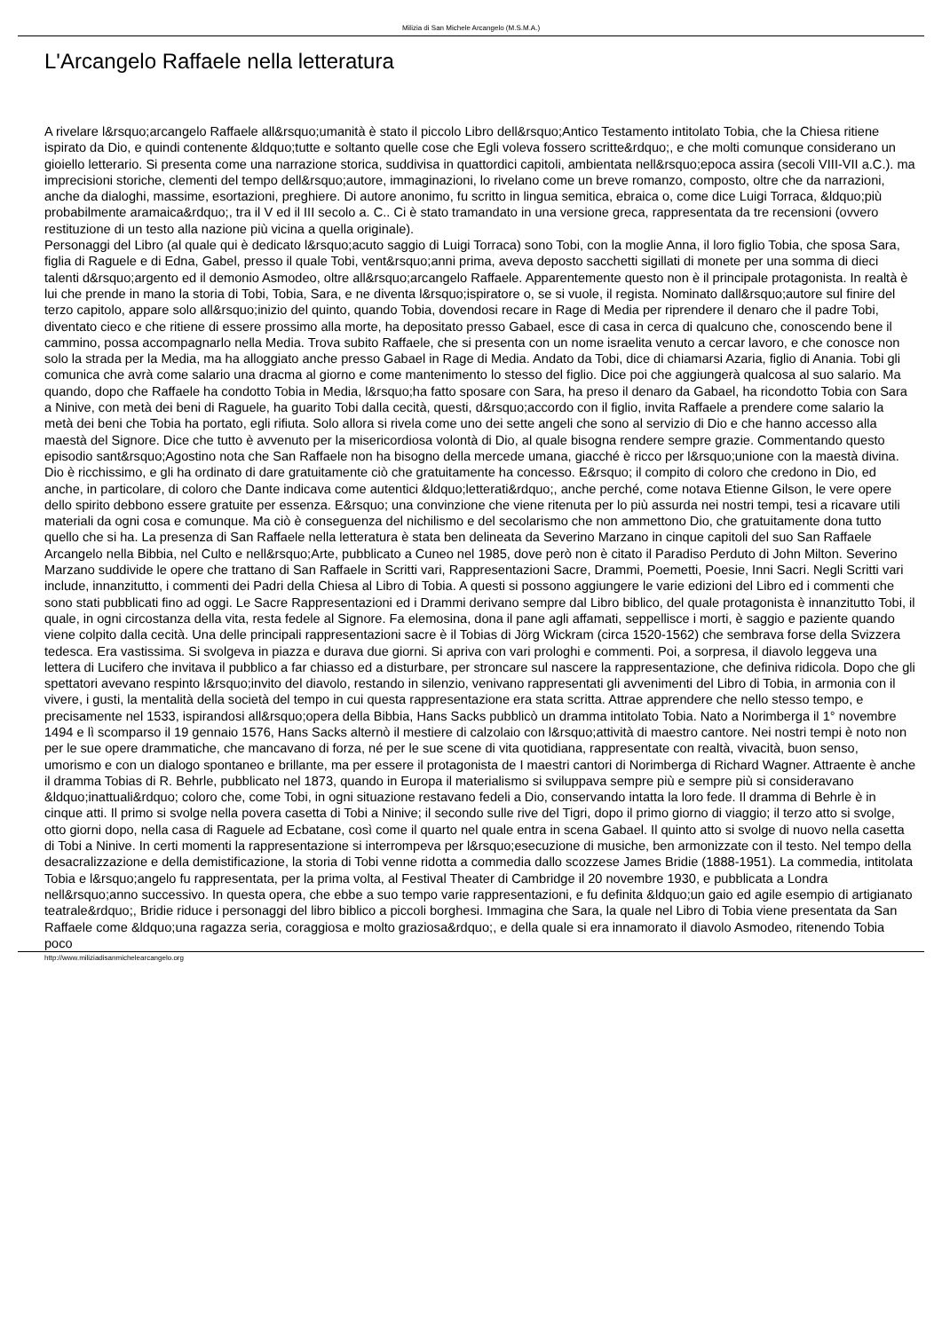Milizia di San Michele Arcangelo (M.S.M.A.)
L'Arcangelo Raffaele nella letteratura
A rivelare l&rsquo;arcangelo Raffaele all&rsquo;umanità è stato il piccolo Libro dell&rsquo;Antico Testamento intitolato Tobia, che la Chiesa ritiene ispirato da Dio, e quindi contenente &ldquo;tutte e soltanto quelle cose che Egli voleva fossero scritte&rdquo;, e che molti comunque considerano un gioiello letterario. Si presenta come una narrazione storica, suddivisa in quattordici capitoli, ambientata nell&rsquo;epoca assira (secoli VIII-VII a.C.). ma imprecisioni storiche, clementi del tempo dell&rsquo;autore, immaginazioni, lo rivelano come un breve romanzo, composto, oltre che da narrazioni, anche da dialoghi, massime, esortazioni, preghiere. Di autore anonimo, fu scritto in lingua semitica, ebraica o, come dice Luigi Torraca, &ldquo;più probabilmente aramaica&rdquo;, tra il V ed il III secolo a. C.. Ci è stato tramandato in una versione greca, rappresentata da tre recensioni (ovvero restituzione di un testo alla nazione più vicina a quella originale).
Personaggi del Libro (al quale qui è dedicato l&rsquo;acuto saggio di Luigi Torraca) sono Tobi, con la moglie Anna, il loro figlio Tobia, che sposa Sara, figlia di Raguele e di Edna, Gabel, presso il quale Tobi, vent&rsquo;anni prima, aveva deposto sacchetti sigillati di monete per una somma di dieci talenti d&rsquo;argento ed il demonio Asmodeo, oltre all&rsquo;arcangelo Raffaele. Apparentemente questo non è il principale protagonista. In realtà è lui che prende in mano la storia di Tobi, Tobia, Sara, e ne diventa l&rsquo;ispiratore o, se si vuole, il regista. Nominato dall&rsquo;autore sul finire del terzo capitolo, appare solo all&rsquo;inizio del quinto, quando Tobia, dovendosi recare in Rage di Media per riprendere il denaro che il padre Tobi, diventato cieco e che ritiene di essere prossimo alla morte, ha depositato presso Gabael, esce di casa in cerca di qualcuno che, conoscendo bene il cammino, possa accompagnarlo nella Media. Trova subito Raffaele, che si presenta con un nome israelita venuto a cercar lavoro, e che conosce non solo la strada per la Media, ma ha alloggiato anche presso Gabael in Rage di Media. Andato da Tobi, dice di chiamarsi Azaria, figlio di Anania. Tobi gli comunica che avrà come salario una dracma al giorno e come mantenimento lo stesso del figlio. Dice poi che aggiungerà qualcosa al suo salario. Ma quando, dopo che Raffaele ha condotto Tobia in Media, l&rsquo;ha fatto sposare con Sara, ha preso il denaro da Gabael, ha ricondotto Tobia con Sara a Ninive, con metà dei beni di Raguele, ha guarito Tobi dalla cecità, questi, d&rsquo;accordo con il figlio, invita Raffaele a prendere come salario la metà dei beni che Tobia ha portato, egli rifiuta. Solo allora si rivela come uno dei sette angeli che sono al servizio di Dio e che hanno accesso alla maestà del Signore. Dice che tutto è avvenuto per la misericordiosa volontà di Dio, al quale bisogna rendere sempre grazie. Commentando questo episodio sant&rsquo;Agostino nota che San Raffaele non ha bisogno della mercede umana, giacché è ricco per l&rsquo;unione con la maestà divina. Dio è ricchissimo, e gli ha ordinato di dare gratuitamente ciò che gratuitamente ha concesso. E&rsquo; il compito di coloro che credono in Dio, ed anche, in particolare, di coloro che Dante indicava come autentici &ldquo;letterati&rdquo;, anche perché, come notava Etienne Gilson, le vere opere dello spirito debbono essere gratuite per essenza. E&rsquo; una convinzione che viene ritenuta per lo più assurda nei nostri tempi, tesi a ricavare utili materiali da ogni cosa e comunque. Ma ciò è conseguenza del nichilismo e del secolarismo che non ammettono Dio, che gratuitamente dona tutto quello che si ha. La presenza di San Raffaele nella letteratura è stata ben delineata da Severino Marzano in cinque capitoli del suo San Raffaele Arcangelo nella Bibbia, nel Culto e nell&rsquo;Arte, pubblicato a Cuneo nel 1985, dove però non è citato il Paradiso Perduto di John Milton. Severino Marzano suddivide le opere che trattano di San Raffaele in Scritti vari, Rappresentazioni Sacre, Drammi, Poemetti, Poesie, Inni Sacri. Negli Scritti vari include, innanzitutto, i commenti dei Padri della Chiesa al Libro di Tobia. A questi si possono aggiungere le varie edizioni del Libro ed i commenti che sono stati pubblicati fino ad oggi. Le Sacre Rappresentazioni ed i Drammi derivano sempre dal Libro biblico, del quale protagonista è innanzitutto Tobi, il quale, in ogni circostanza della vita, resta fedele al Signore. Fa elemosina, dona il pane agli affamati, seppellisce i morti, è saggio e paziente quando viene colpito dalla cecità. Una delle principali rappresentazioni sacre è il Tobias di Jörg Wickram (circa 1520-1562) che sembrava forse della Svizzera tedesca. Era vastissima. Si svolgeva in piazza e durava due giorni. Si apriva con vari prologhi e commenti. Poi, a sorpresa, il diavolo leggeva una lettera di Lucifero che invitava il pubblico a far chiasso ed a disturbare, per stroncare sul nascere la rappresentazione, che definiva ridicola. Dopo che gli spettatori avevano respinto l&rsquo;invito del diavolo, restando in silenzio, venivano rappresentati gli avvenimenti del Libro di Tobia, in armonia con il vivere, i gusti, la mentalità della società del tempo in cui questa rappresentazione era stata scritta. Attrae apprendere che nello stesso tempo, e precisamente nel 1533, ispirandosi all&rsquo;opera della Bibbia, Hans Sacks pubblicò un dramma intitolato Tobia. Nato a Norimberga il 1° novembre 1494 e lì scomparso il 19 gennaio 1576, Hans Sacks alternò il mestiere di calzolaio con l&rsquo;attività di maestro cantore. Nei nostri tempi è noto non per le sue opere drammatiche, che mancavano di forza, né per le sue scene di vita quotidiana, rappresentate con realtà, vivacità, buon senso, umorismo e con un dialogo spontaneo e brillante, ma per essere il protagonista de I maestri cantori di Norimberga di Richard Wagner. Attraente è anche il dramma Tobias di R. Behrle, pubblicato nel 1873, quando in Europa il materialismo si sviluppava sempre più e sempre più si consideravano &ldquo;inattuali&rdquo; coloro che, come Tobi, in ogni situazione restavano fedeli a Dio, conservando intatta la loro fede. Il dramma di Behrle è in cinque atti. Il primo si svolge nella povera casetta di Tobi a Ninive; il secondo sulle rive del Tigri, dopo il primo giorno di viaggio; il terzo atto si svolge, otto giorni dopo, nella casa di Raguele ad Ecbatane, così come il quarto nel quale entra in scena Gabael. Il quinto atto si svolge di nuovo nella casetta di Tobi a Ninive. In certi momenti la rappresentazione si interrompeva per l&rsquo;esecuzione di musiche, ben armonizzate con il testo. Nel tempo della desacralizzazione e della demistificazione, la storia di Tobi venne ridotta a commedia dallo scozzese James Bridie (1888-1951). La commedia, intitolata Tobia e l&rsquo;angelo fu rappresentata, per la prima volta, al Festival Theater di Cambridge il 20 novembre 1930, e pubblicata a Londra nell&rsquo;anno successivo. In questa opera, che ebbe a suo tempo varie rappresentazioni, e fu definita &ldquo;un gaio ed agile esempio di artigianato teatrale&rdquo;, Bridie riduce i personaggi del libro biblico a piccoli borghesi. Immagina che Sara, la quale nel Libro di Tobia viene presentata da San Raffaele come &ldquo;una ragazza seria, coraggiosa e molto graziosa&rdquo;, e della quale si era innamorato il diavolo Asmodeo, ritenendo Tobia poco
http://www.miliziadisanmichelearcangelo.org